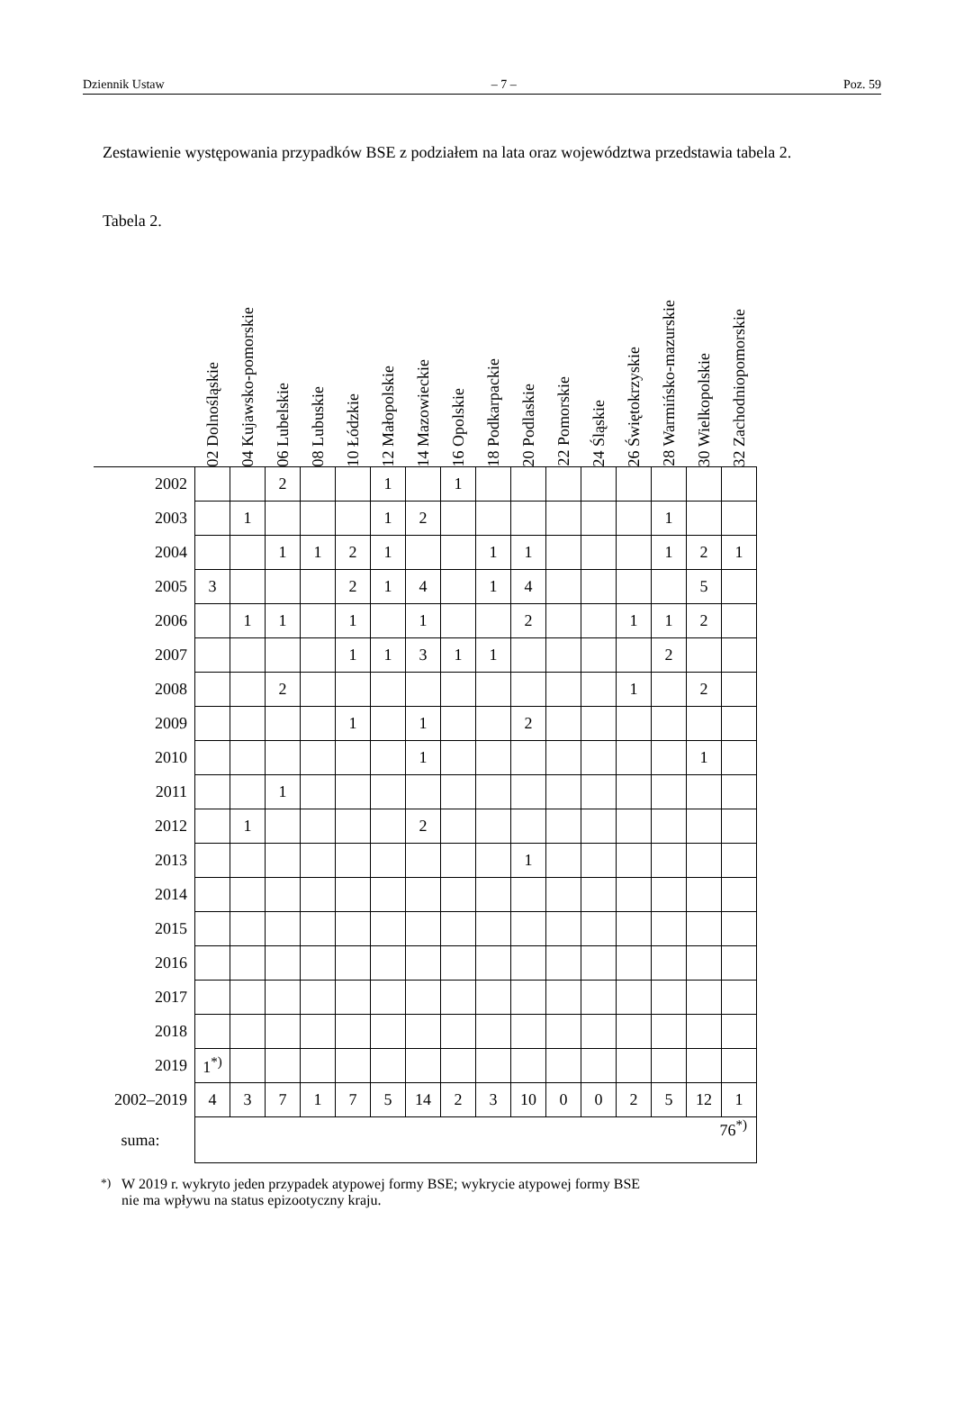Dziennik Ustaw – 7 – Poz. 59
Zestawienie występowania przypadków BSE z podziałem na lata oraz województwa przedstawia tabela 2.
Tabela 2.
| | 02 Dolnośląskie | 04 Kujawsko-pomorskie | 06 Lubelskie | 08 Lubuskie | 10 Łódzkie | 12 Małopolskie | 14 Mazowieckie | 16 Opolskie | 18 Podkarpackie | 20 Podlaskie | 22 Pomorskie | 24 Śląskie | 26 Świętokrzyskie | 28 Warmińsko-mazurskie | 30 Wielkopolskie | 32 Zachodniopomorskie |
| --- | --- | --- | --- | --- | --- | --- | --- | --- | --- | --- | --- | --- | --- | --- | --- | --- |
| 2002 | | | 2 | | | 1 | | 1 | | | | | | | | |
| 2003 | | 1 | | | | 1 | 2 | | | | | | | 1 | | |
| 2004 | | | 1 | 1 | 2 | 1 | | | 1 | 1 | | | | 1 | 2 | 1 |
| 2005 | 3 | | | | 2 | 1 | 4 | | 1 | 4 | | | | | 5 | |
| 2006 | | 1 | 1 | | 1 | | 1 | | | 2 | | | 1 | 1 | 2 | |
| 2007 | | | | | 1 | 1 | 3 | 1 | 1 | | | | | 2 | | |
| 2008 | | | 2 | | | | | | | | | | 1 | | 2 | |
| 2009 | | | | | 1 | | 1 | | | 2 | | | | | | |
| 2010 | | | | | | | 1 | | | | | | | | 1 | |
| 2011 | | | 1 | | | | | | | | | | | | | |
| 2012 | | 1 | | | | | 2 | | | | | | | | | |
| 2013 | | | | | | | | | | 1 | | | | | | |
| 2014 | | | | | | | | | | | | | | | | |
| 2015 | | | | | | | | | | | | | | | | |
| 2016 | | | | | | | | | | | | | | | | |
| 2017 | | | | | | | | | | | | | | | | |
| 2018 | | | | | | | | | | | | | | | | |
| 2019 | 1<sup>*)</sup> | | | | | | | | | | | | | | | |
| 2002–2019 | 4 | 3 | 7 | 1 | 7 | 5 | 14 | 2 | 3 | 10 | 0 | 0 | 2 | 5 | 12 | 1 |
| suma: | 76<sup>*)</sup> | | | | | | | | | | | | | | | |
<sup>*)</sup> W 2019 r. wykryto jeden przypadek atypowej formy BSE; wykrycie atypowej formy BSE
nie ma wpływu na status epizootyczny kraju.